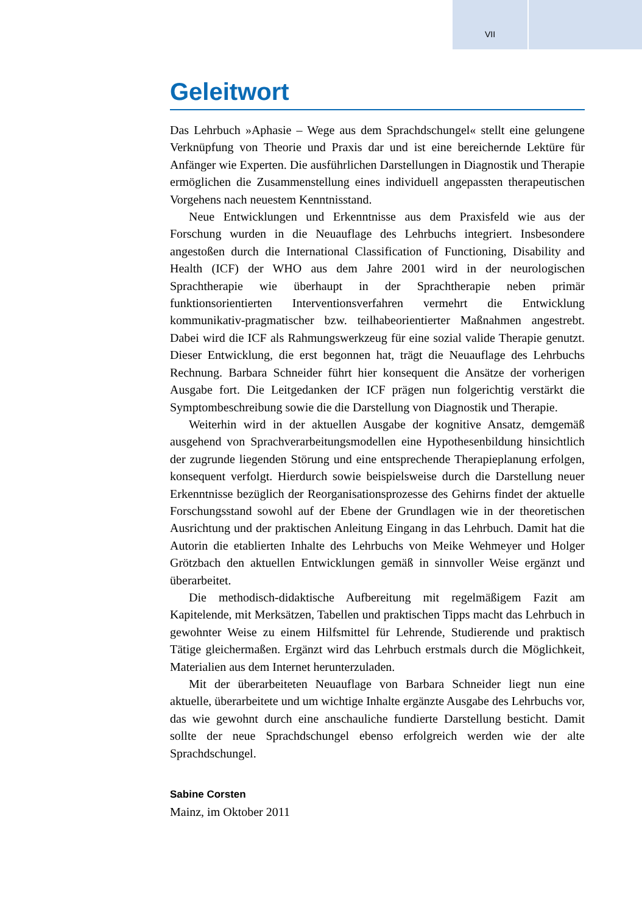VII
Geleitwort
Das Lehrbuch »Aphasie – Wege aus dem Sprachdschungel« stellt eine gelungene Verknüpfung von Theorie und Praxis dar und ist eine bereichernde Lektüre für Anfänger wie Experten. Die ausführlichen Darstellungen in Diagnostik und Therapie ermöglichen die Zusammenstellung eines individuell angepassten therapeutischen Vorgehens nach neuestem Kenntnisstand.
Neue Entwicklungen und Erkenntnisse aus dem Praxisfeld wie aus der Forschung wurden in die Neuauflage des Lehrbuchs integriert. Insbesondere angestoßen durch die International Classification of Functioning, Disability and Health (ICF) der WHO aus dem Jahre 2001 wird in der neurologischen Sprachtherapie wie überhaupt in der Sprachtherapie neben primär funktionsorientierten Interventionsverfahren vermehrt die Entwicklung kommunikativ-pragmatischer bzw. teilhabeorientierter Maßnahmen angestrebt. Dabei wird die ICF als Rahmungswerkzeug für eine sozial valide Therapie genutzt. Dieser Entwicklung, die erst begonnen hat, trägt die Neuauflage des Lehrbuchs Rechnung. Barbara Schneider führt hier konsequent die Ansätze der vorherigen Ausgabe fort. Die Leitgedanken der ICF prägen nun folgerichtig verstärkt die Symptombeschreibung sowie die die Darstellung von Diagnostik und Therapie.
Weiterhin wird in der aktuellen Ausgabe der kognitive Ansatz, demgemäß ausgehend von Sprachverarbeitungsmodellen eine Hypothesenbildung hinsichtlich der zugrunde liegenden Störung und eine entsprechende Therapieplanung erfolgen, konsequent verfolgt. Hierdurch sowie beispielsweise durch die Darstellung neuer Erkenntnisse bezüglich der Reorganisationsprozesse des Gehirns findet der aktuelle Forschungsstand sowohl auf der Ebene der Grundlagen wie in der theoretischen Ausrichtung und der praktischen Anleitung Eingang in das Lehrbuch. Damit hat die Autorin die etablierten Inhalte des Lehrbuchs von Meike Wehmeyer und Holger Grötzbach den aktuellen Entwicklungen gemäß in sinnvoller Weise ergänzt und überarbeitet.
Die methodisch-didaktische Aufbereitung mit regelmäßigem Fazit am Kapitelende, mit Merksätzen, Tabellen und praktischen Tipps macht das Lehrbuch in gewohnter Weise zu einem Hilfsmittel für Lehrende, Studierende und praktisch Tätige gleichermaßen. Ergänzt wird das Lehrbuch erstmals durch die Möglichkeit, Materialien aus dem Internet herunterzuladen.
Mit der überarbeiteten Neuauflage von Barbara Schneider liegt nun eine aktuelle, überarbeitete und um wichtige Inhalte ergänzte Ausgabe des Lehrbuchs vor, das wie gewohnt durch eine anschauliche fundierte Darstellung besticht. Damit sollte der neue Sprachdschungel ebenso erfolgreich werden wie der alte Sprachdschungel.
Sabine Corsten
Mainz, im Oktober 2011